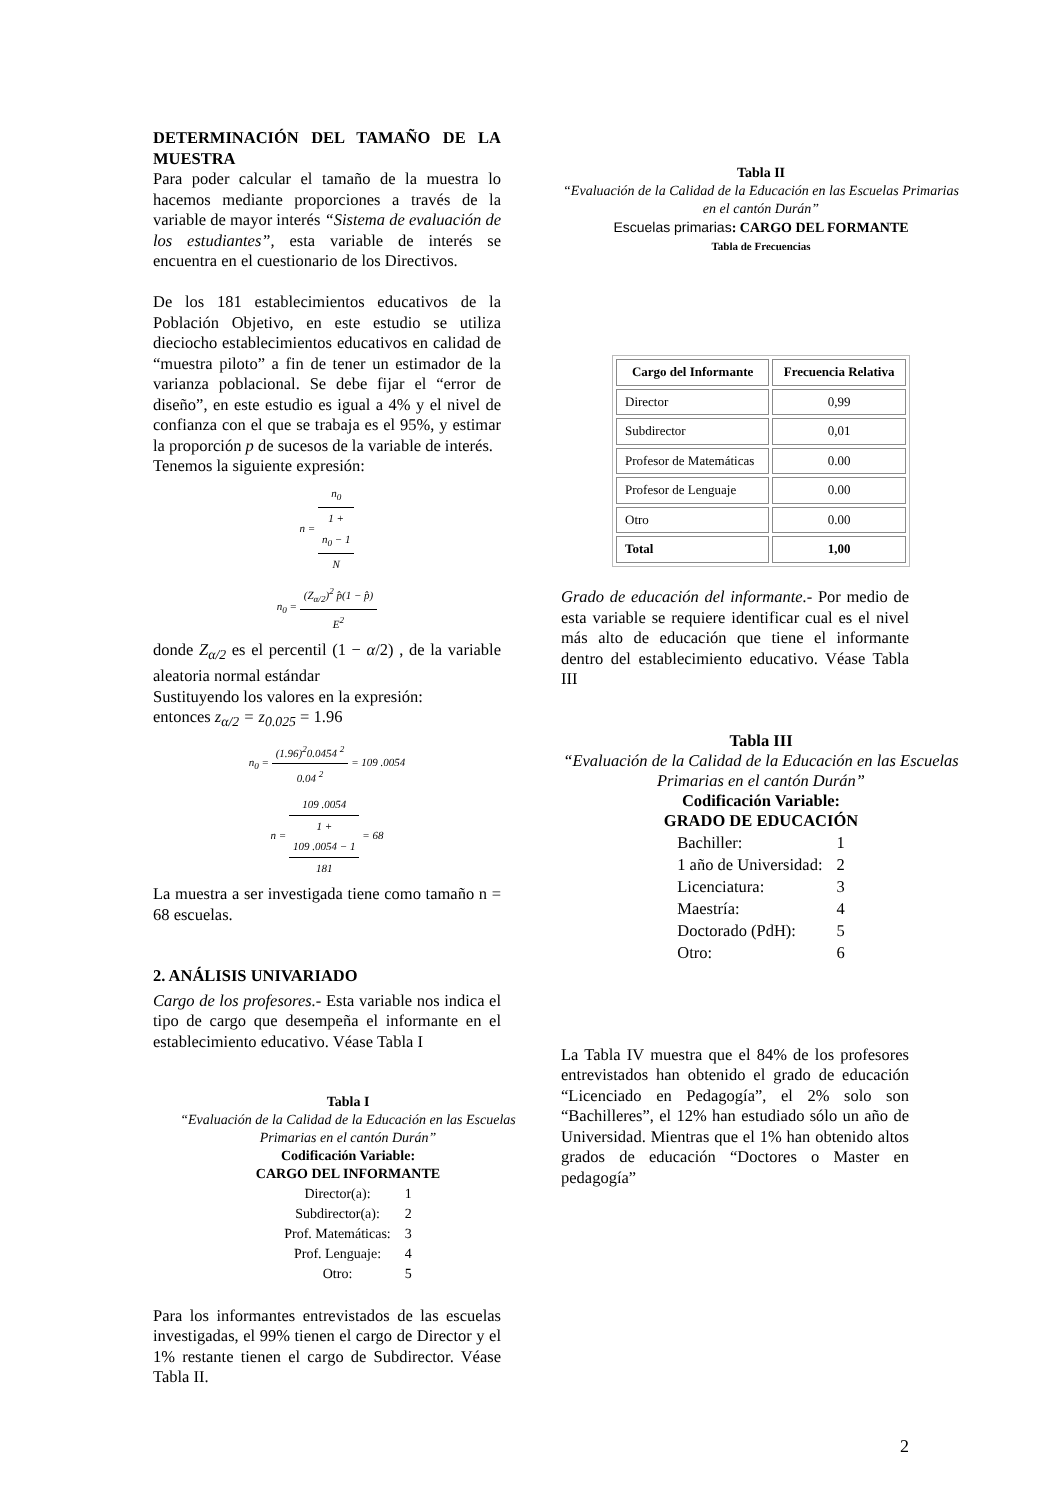DETERMINACIÓN DEL TAMAÑO DE LA MUESTRA
Para poder calcular el tamaño de la muestra lo hacemos mediante proporciones a través de la variable de mayor interés “Sistema de evaluación de los estudiantes”, esta variable de interés se encuentra en el cuestionario de los Directivos.
De los 181 establecimientos educativos de la Población Objetivo, en este estudio se utiliza dieciocho establecimientos educativos en calidad de “muestra piloto” a fin de tener un estimador de la varianza poblacional. Se debe fijar el “error de diseño”, en este estudio es igual a 4% y el nivel de confianza con el que se trabaja es el 95%, y estimar la proporción p de sucesos de la variable de interés.
Tenemos la siguiente expresión:
n = n<sub>0</sub> 1 +
n<sub>0</sub> − 1
N
n<sub>0</sub> = (Z<sub>α/2</sub>)<sup>2</sup> p̂(1 − p̂) E<sup>2</sup>
donde Z<sub>α/2</sub> es el percentil (1 − α/2) , de la variable aleatoria normal estándar
Sustituyendo los valores en la expresión:
entonces z<sub>α/2</sub> = z<sub>0.025</sub> = 1.96
n<sub>0</sub> = (1.96)<sup>2</sup>0.0454 <sup>2</sup> 0.04 <sup>2</sup> = 109 .0054
n = 109 .0054 1 +
109 .0054 − 1
181 = 68
La muestra a ser investigada tiene como tamaño n = 68 escuelas.
2. ANÁLISIS UNIVARIADO
Cargo de los profesores.- Esta variable nos indica el tipo de cargo que desempeña el informante en el establecimiento educativo. Véase Tabla I
Tabla I
“Evaluación de la Calidad de la Educación en las Escuelas Primarias en el cantón Durán”
Codificación Variable:
CARGO DEL INFORMANTE
| Director(a): | 1 |
| Subdirector(a): | 2 |
| Prof. Matemáticas: | 3 |
| Prof. Lenguaje: | 4 |
| Otro: | 5 |
Para los informantes entrevistados de las escuelas investigadas, el 99% tienen el cargo de Director y el 1% restante tienen el cargo de Subdirector. Véase Tabla II.
Tabla II
“Evaluación de la Calidad de la Educación en las Escuelas Primarias en el cantón Durán”
Escuelas primarias: CARGO DEL FORMANTE
Tabla de Frecuencias
| Cargo del Informante | Frecuencia Relativa |
| --- | --- |
| Director | 0,99 |
| Subdirector | 0,01 |
| Profesor de Matemáticas | 0.00 |
| Profesor de Lenguaje | 0.00 |
| Otro | 0.00 |
| Total | 1,00 |
Grado de educación del informante.- Por medio de esta variable se requiere identificar cual es el nivel más alto de educación que tiene el informante dentro del establecimiento educativo. Véase Tabla III
Tabla III
“Evaluación de la Calidad de la Educación en las Escuelas Primarias en el cantón Durán”
Codificación Variable:
GRADO DE EDUCACIÓN
| Bachiller: | 1 |
| 1 año de Universidad: | 2 |
| Licenciatura: | 3 |
| Maestría: | 4 |
| Doctorado (PdH): | 5 |
| Otro: | 6 |
La Tabla IV muestra que el 84% de los profesores entrevistados han obtenido el grado de educación “Licenciado en Pedagogía”, el 2% solo son “Bachilleres”, el 12% han estudiado sólo un año de Universidad. Mientras que el 1% han obtenido altos grados de educación “Doctores o Master en pedagogía”
2